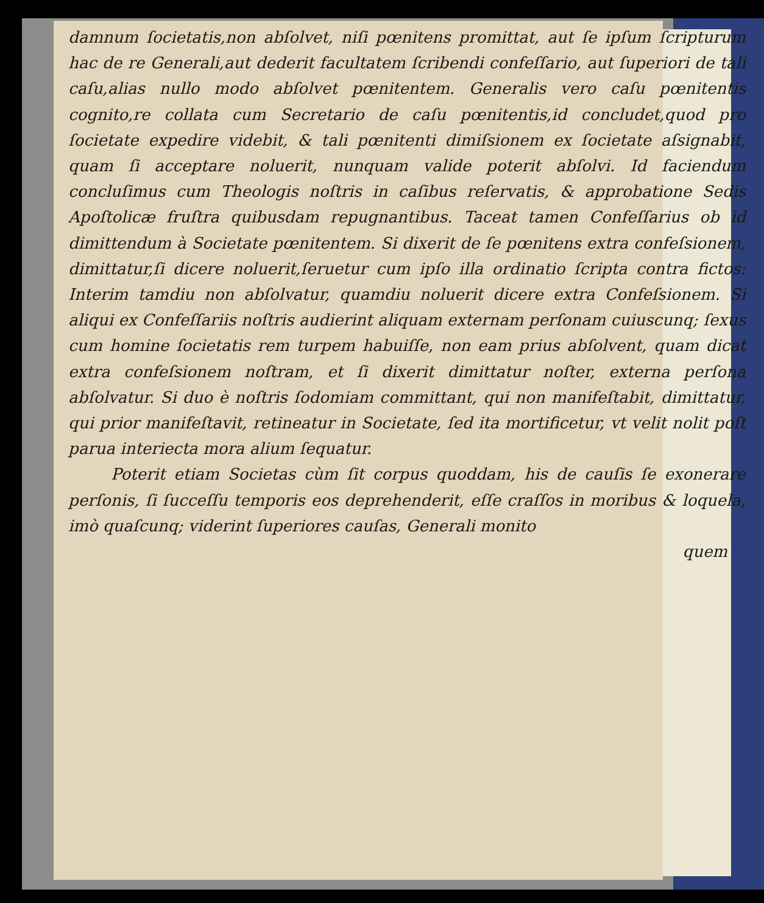damnum ſocietatis,non abſolvet, niſi pœnitens promittat, aut ſe ipſum ſcripturum hac de re Generali,aut dederit facultatem ſcribendi confeſſario, aut ſuperiori de tali caſu,alias nullo modo abſolvet pœnitentem. Generalis vero caſu pœnitentis cognito,re collata cum Secretario de caſu pœnitentis,id concludet,quod pro ſocietate expedire videbit, & tali pœnitenti dimiſsionem ex ſocietate aſsignabit, quam ſi acceptare noluerit, nunquam valide poterit abſolvi. Id faciendum concluſimus cum Theologis noſtris in caſibus reſervatis, & approbatione Sedis Apoſtolicæ fruſtra quibusdam repugnantibus. Taceat tamen Confeſſarius ob id dimittendum à Societate pœnitentem. Si dixerit de ſe pœnitens extra confeſsionem, dimittatur,ſi dicere noluerit,ſeruetur cum ipſo illa ordinatio ſcripta contra fictos: Interim tamdiu non abſolvatur, quamdiu noluerit dicere extra Confeſsionem. Si aliqui ex Confeſſariis noſtris audierint aliquam externam perſonam cuiuscunq; ſexus cum homine ſocietatis rem turpem habuiſſe, non eam prius abſolvent, quam dicat extra confeſsionem noſtram, et ſi dixerit dimittatur noſter, externa perſona abſolvatur. Si duo è noſtris ſodomiam committant, qui non manifeſtabit, dimittatur, qui prior manifeſtavit, retineatur in Societate, ſed ita mortificetur, vt velit nolit poſt parua interiecta mora alium ſequatur.
Poterit etiam Societas cùm ſit corpus quoddam, his de cauſis ſe exonerare perſonis, ſi ſucceſſu temporis eos deprehenderit, eſſe craſſos in moribus & loquela, imò quaſcunq; viderint ſuperiores cauſas, Generali monito
quem